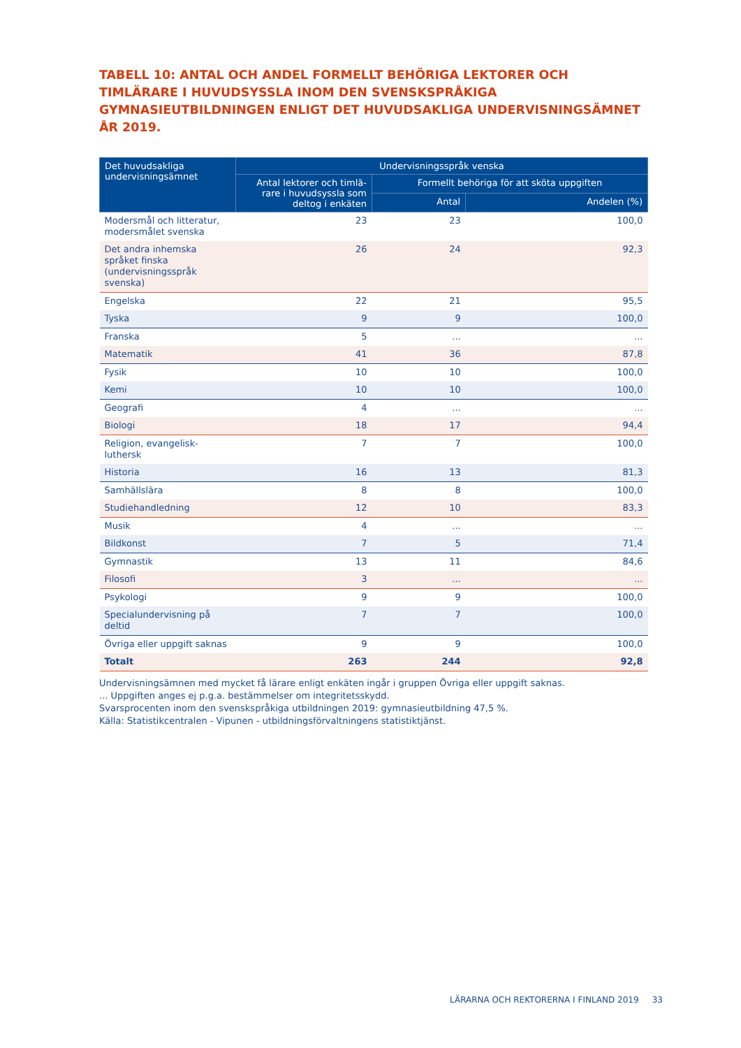TABELL 10: ANTAL OCH ANDEL FORMELLT BEHÖRIGA LEKTORER OCH TIMLÄRARE I HUVUDSYSSLA INOM DEN SVENSKSPRÅKIGA GYMNASIEUTBILDNINGEN ENLIGT DET HUVUDSAKLIGA UNDERVISNINGSÄMNET ÅR 2019.
| Det huvudsakliga undervisningsämnet | Undervisningsspråk venska | | |
| --- | --- | --- | --- |
| | Antal lektorer och timlä-rare i huvudsyssla som deltog i enkäten | Formellt behöriga för att sköta uppgiften | |
| | | Antal | Andelen (%) |
| Modersmål och litteratur, modersmålet svenska | 23 | 23 | 100,0 |
| Det andra inhemska språket finska (undervisningsspråk svenska) | 26 | 24 | 92,3 |
| Engelska | 22 | 21 | 95,5 |
| Tyska | 9 | 9 | 100,0 |
| Franska | 5 | ... | ... |
| Matematik | 41 | 36 | 87,8 |
| Fysik | 10 | 10 | 100,0 |
| Kemi | 10 | 10 | 100,0 |
| Geografi | 4 | ... | ... |
| Biologi | 18 | 17 | 94,4 |
| Religion, evangelisk-luthersk | 7 | 7 | 100,0 |
| Historia | 16 | 13 | 81,3 |
| Samhällslära | 8 | 8 | 100,0 |
| Studiehandledning | 12 | 10 | 83,3 |
| Musik | 4 | ... | ... |
| Bildkonst | 7 | 5 | 71,4 |
| Gymnastik | 13 | 11 | 84,6 |
| Filosofi | 3 | ... | ... |
| Psykologi | 9 | 9 | 100,0 |
| Specialundervisning på deltid | 7 | 7 | 100,0 |
| Övriga eller uppgift saknas | 9 | 9 | 100,0 |
| Totalt | 263 | 244 | 92,8 |
Undervisningsämnen med mycket få lärare enligt enkäten ingår i gruppen Övriga eller uppgift saknas.
... Uppgiften anges ej p.g.a. bestämmelser om integritetsskydd.
Svarsprocenten inom den svenskspråkiga utbildningen 2019: gymnasieutbildning 47,5 %.
Källa: Statistikcentralen - Vipunen - utbildningsförvaltningens statistiktjänst.
LÄRARNA OCH REKTORERNA I FINLAND 2019 33